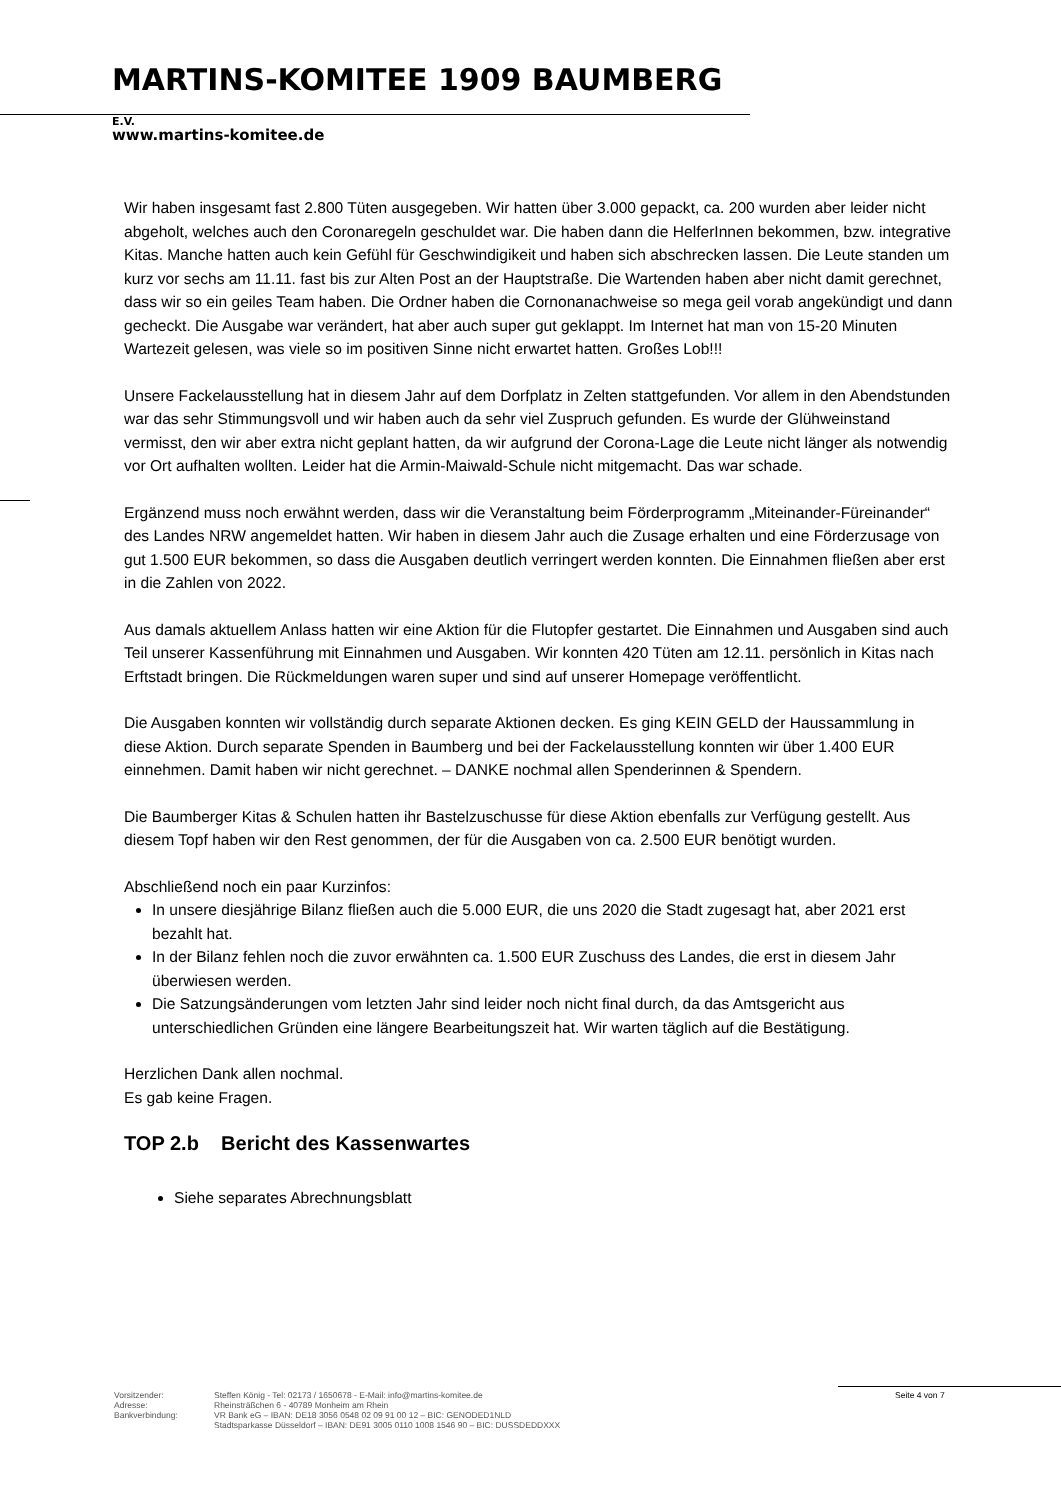MARTINS-KOMITEE 1909 BAUMBERG E.V.
www.martins-komitee.de
Wir haben insgesamt fast 2.800 Tüten ausgegeben. Wir hatten über 3.000 gepackt, ca. 200 wurden aber leider nicht abgeholt, welches auch den Coronaregeln geschuldet war. Die haben dann die HelferInnen bekommen, bzw. integrative Kitas. Manche hatten auch kein Gefühl für Geschwindigikeit und haben sich abschrecken lassen. Die Leute standen um kurz vor sechs am 11.11. fast bis zur Alten Post an der Hauptstraße. Die Wartenden haben aber nicht damit gerechnet, dass wir so ein geiles Team haben. Die Ordner haben die Cornonanachweise so mega geil vorab angekündigt und dann gecheckt. Die Ausgabe war verändert, hat aber auch super gut geklappt. Im Internet hat man von 15-20 Minuten Wartezeit gelesen, was viele so im positiven Sinne nicht erwartet hatten. Großes Lob!!!
Unsere Fackelausstellung hat in diesem Jahr auf dem Dorfplatz in Zelten stattgefunden. Vor allem in den Abendstunden war das sehr Stimmungsvoll und wir haben auch da sehr viel Zuspruch gefunden. Es wurde der Glühweinstand vermisst, den wir aber extra nicht geplant hatten, da wir aufgrund der Corona-Lage die Leute nicht länger als notwendig vor Ort aufhalten wollten. Leider hat die Armin-Maiwald-Schule nicht mitgemacht. Das war schade.
Ergänzend muss noch erwähnt werden, dass wir die Veranstaltung beim Förderprogramm „Miteinander-Füreinander“ des Landes NRW angemeldet hatten. Wir haben in diesem Jahr auch die Zusage erhalten und eine Förderzusage von gut 1.500 EUR bekommen, so dass die Ausgaben deutlich verringert werden konnten. Die Einnahmen fließen aber erst in die Zahlen von 2022.
Aus damals aktuellem Anlass hatten wir eine Aktion für die Flutopfer gestartet. Die Einnahmen und Ausgaben sind auch Teil unserer Kassenführung mit Einnahmen und Ausgaben. Wir konnten 420 Tüten am 12.11. persönlich in Kitas nach Erftstadt bringen. Die Rückmeldungen waren super und sind auf unserer Homepage veröffentlicht.
Die Ausgaben konnten wir vollständig durch separate Aktionen decken. Es ging KEIN GELD der Haussammlung in diese Aktion. Durch separate Spenden in Baumberg und bei der Fackelausstellung konnten wir über 1.400 EUR einnehmen. Damit haben wir nicht gerechnet. – DANKE nochmal allen Spenderinnen & Spendern.
Die Baumberger Kitas & Schulen hatten ihr Bastelzuschusse für diese Aktion ebenfalls zur Verfügung gestellt. Aus diesem Topf haben wir den Rest genommen, der für die Ausgaben von ca. 2.500 EUR benötigt wurden.
Abschließend noch ein paar Kurzinfos:
In unsere diesjährige Bilanz fließen auch die 5.000 EUR, die uns 2020 die Stadt zugesagt hat, aber 2021 erst bezahlt hat.
In der Bilanz fehlen noch die zuvor erwähnten ca. 1.500 EUR Zuschuss des Landes, die erst in diesem Jahr überwiesen werden.
Die Satzungsänderungen vom letzten Jahr sind leider noch nicht final durch, da das Amtsgericht aus unterschiedlichen Gründen eine längere Bearbeitungszeit hat. Wir warten täglich auf die Bestätigung.
Herzlichen Dank allen nochmal.
Es gab keine Fragen.
TOP 2.b Bericht des Kassenwartes
Siehe separates Abrechnungsblatt
Vorsitzender: Steffen König - Tel: 02173 / 1650678 - E-Mail: info@martins-komitee.de Adresse: Rheinsträßchen 6 - 40789 Monheim am Rhein Bankverbindung: VR Bank eG – IBAN: DE18 3056 0548 02 09 91 00 12 – BIC: GENODED1NLD Stadtsparkasse Düsseldorf – IBAN: DE91 3005 0110 1008 1546 90 – BIC: DUSSDEDDXXX
Seite 4 von 7